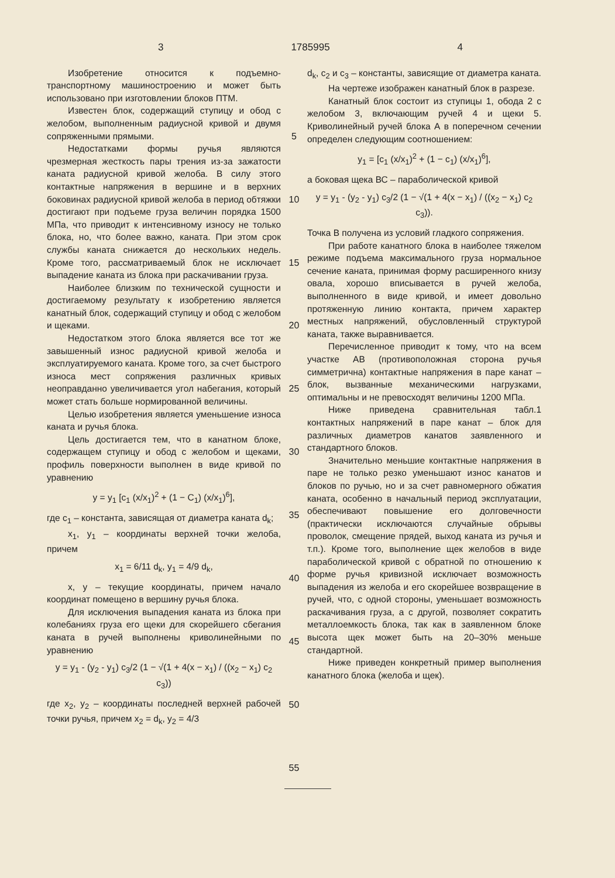3 1785995 4
Изобретение относится к подъемно-транспортному машиностроению и может быть использовано при изготовлении блоков ПТМ.
Известен блок, содержащий ступицу и обод с желобом, выполненным радиусной кривой и двумя сопряженными прямыми.
Недостатками формы ручья являются чрезмерная жесткость пары трения из-за зажатости каната радиусной кривой желоба. В силу этого контактные напряжения в вершине и в верхних боковинах радиусной кривой желоба в период обтяжки достигают при подъеме груза величин порядка 1500 МПа, что приводит к интенсивному износу не только блока, но, что более важно, каната. При этом срок службы каната снижается до нескольких недель. Кроме того, рассматриваемый блок не исключает выпадение каната из блока при раскачивании груза.
Наиболее близким по технической сущности и достигаемому результату к изобретению является канатный блок, содержащий ступицу и обод с желобом и щеками.
Недостатком этого блока является все тот же завышенный износ радиусной кривой желоба и эксплуатируемого каната. Кроме того, за счет быстрого износа мест сопряжения различных кривых неоправданно увеличивается угол набегания, который может стать больше нормированной величины.
Целью изобретения является уменьшение износа каната и ручья блока.
Цель достигается тем, что в канатном блоке, содержащем ступицу и обод с желобом и щеками, профиль поверхности выполнен в виде кривой по уравнению
y = y<sub>1</sub> [c<sub>1</sub> (x/x<sub>1</sub>)<sup>2</sup> + (1 − C<sub>1</sub>) (x/x<sub>1</sub>)<sup>6</sup>],
где c<sub>1</sub> – константа, зависящая от диаметра каната d<sub>k</sub>;
x<sub>1</sub>, y<sub>1</sub> – координаты верхней точки желоба, причем
x<sub>1</sub> = 6/11 d<sub>k</sub>, y<sub>1</sub> = 4/9 d<sub>k</sub>,
x, y – текущие координаты, причем начало координат помещено в вершину ручья блока.
Для исключения выпадения каната из блока при колебаниях груза его щеки для скорейшего сбегания каната в ручей выполнены криволинейными по уравнению
y = y<sub>1</sub> - (y<sub>2</sub> - y<sub>1</sub>) c<sub>3</sub>/2 (1 − √(1 + 4(x − x<sub>1</sub>) / ((x<sub>2</sub> − x<sub>1</sub>) c<sub>2</sub> c<sub>3</sub>))
где x<sub>2</sub>, y<sub>2</sub> – координаты последней верхней рабочей точки ручья, причем x<sub>2</sub> = d<sub>k</sub>, y<sub>2</sub> = 4/3
5
10
15
20
25
30
35
40
45
50
55
d<sub>k</sub>, c<sub>2</sub> и c<sub>3</sub> – константы, зависящие от диаметра каната.
На чертеже изображен канатный блок в разрезе.
Канатный блок состоит из ступицы 1, обода 2 с желобом 3, включающим ручей 4 и щеки 5. Криволинейный ручей блока А в поперечном сечении определен следующим соотношением:
y<sub>1</sub> = [c<sub>1</sub> (x/x<sub>1</sub>)<sup>2</sup> + (1 − c<sub>1</sub>) (x/x<sub>1</sub>)<sup>6</sup>],
а боковая щека ВС – параболической кривой
y = y<sub>1</sub> - (y<sub>2</sub> - y<sub>1</sub>) c<sub>3</sub>/2 (1 − √(1 + 4(x − x<sub>1</sub>) / ((x<sub>2</sub> − x<sub>1</sub>) c<sub>2</sub> c<sub>3</sub>)).
Точка В получена из условий гладкого сопряжения.
При работе канатного блока в наиболее тяжелом режиме подъема максимального груза нормальное сечение каната, принимая форму расширенного книзу овала, хорошо вписывается в ручей желоба, выполненного в виде кривой, и имеет довольно протяженную линию контакта, причем характер местных напряжений, обусловленный структурой каната, также выравнивается.
Перечисленное приводит к тому, что на всем участке АВ (противоположная сторона ручья симметрична) контактные напряжения в паре канат – блок, вызванные механическими нагрузками, оптимальны и не превосходят величины 1200 МПа.
Ниже приведена сравнительная табл.1 контактных напряжений в паре канат – блок для различных диаметров канатов заявленного и стандартного блоков.
Значительно меньшие контактные напряжения в паре не только резко уменьшают износ канатов и блоков по ручью, но и за счет равномерного обжатия каната, особенно в начальный период эксплуатации, обеспечивают повышение его долговечности (практически исключаются случайные обрывы проволок, смещение прядей, выход каната из ручья и т.п.). Кроме того, выполнение щек желобов в виде параболической кривой с обратной по отношению к форме ручья кривизной исключает возможность выпадения из желоба и его скорейшее возвращение в ручей, что, с одной стороны, уменьшает возможность раскачивания груза, а с другой, позволяет сократить металлоемкость блока, так как в заявленном блоке высота щек может быть на 20–30% меньше стандартной.
Ниже приведен конкретный пример выполнения канатного блока (желоба и щек).